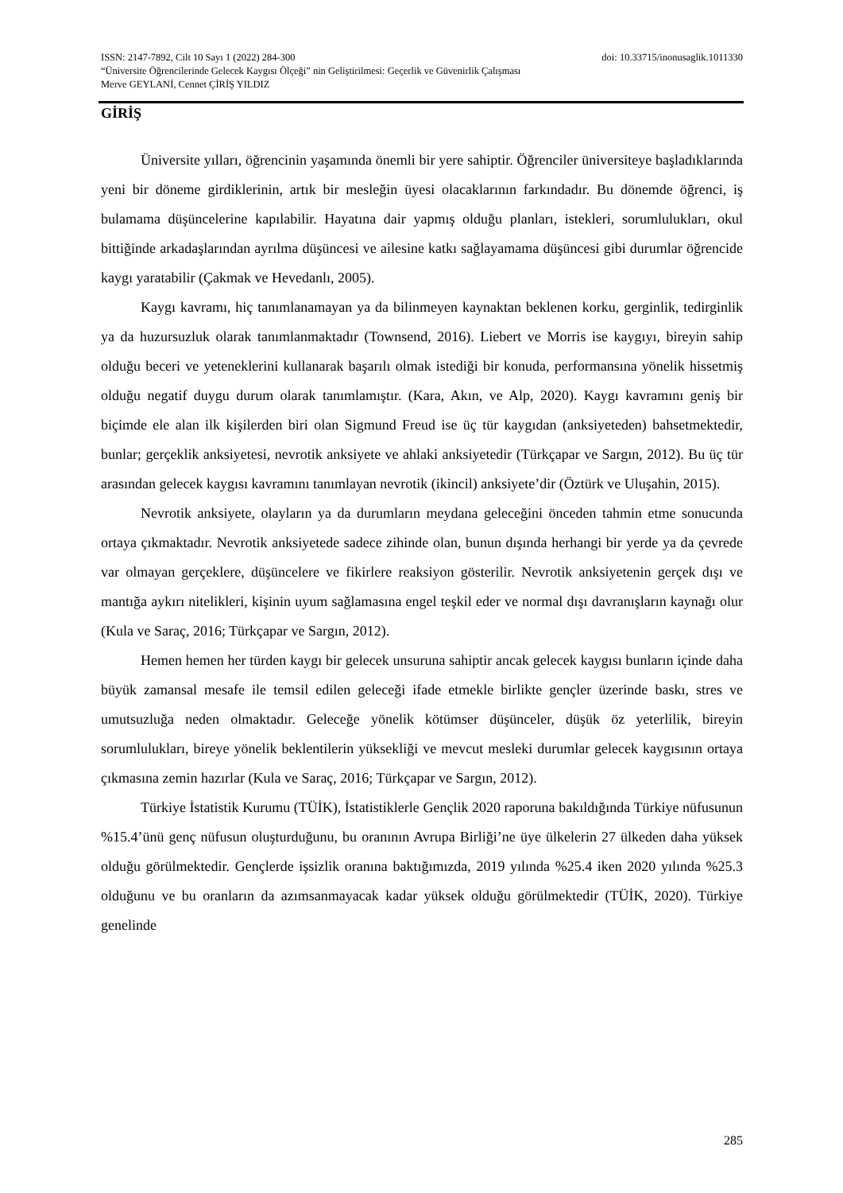doi: 10.33715/inonusaglik.1011330 ISSN: 2147-7892, Cilt 10 Sayı 1 (2022) 284-300
“Üniversite Öğrencilerinde Gelecek Kaygısı Ölçeği” nin Geliştirilmesi: Geçerlik ve Güvenirlik Çalışması
Merve GEYLANİ, Cennet ÇİRİŞ YILDIZ
GİRİŞ
Üniversite yılları, öğrencinin yaşamında önemli bir yere sahiptir. Öğrenciler üniversiteye başladıklarında yeni bir döneme girdiklerinin, artık bir mesleğin üyesi olacaklarının farkındadır. Bu dönemde öğrenci, iş bulamama düşüncelerine kapılabilir. Hayatına dair yapmış olduğu planları, istekleri, sorumlulukları, okul bittiğinde arkadaşlarından ayrılma düşüncesi ve ailesine katkı sağlayamama düşüncesi gibi durumlar öğrencide kaygı yaratabilir (Çakmak ve Hevedanlı, 2005).
Kaygı kavramı, hiç tanımlanamayan ya da bilinmeyen kaynaktan beklenen korku, gerginlik, tedirginlik ya da huzursuzluk olarak tanımlanmaktadır (Townsend, 2016). Liebert ve Morris ise kaygıyı, bireyin sahip olduğu beceri ve yeteneklerini kullanarak başarılı olmak istediği bir konuda, performansına yönelik hissetmiş olduğu negatif duygu durum olarak tanımlamıştır. (Kara, Akın, ve Alp, 2020). Kaygı kavramını geniş bir biçimde ele alan ilk kişilerden biri olan Sigmund Freud ise üç tür kaygıdan (anksiyeteden) bahsetmektedir, bunlar; gerçeklik anksiyetesi, nevrotik anksiyete ve ahlaki anksiyetedir (Türkçapar ve Sargın, 2012). Bu üç tür arasından gelecek kaygısı kavramını tanımlayan nevrotik (ikincil) anksiyete’dir (Öztürk ve Uluşahin, 2015).
Nevrotik anksiyete, olayların ya da durumların meydana geleceğini önceden tahmin etme sonucunda ortaya çıkmaktadır. Nevrotik anksiyetede sadece zihinde olan, bunun dışında herhangi bir yerde ya da çevrede var olmayan gerçeklere, düşüncelere ve fikirlere reaksiyon gösterilir. Nevrotik anksiyetenin gerçek dışı ve mantığa aykırı nitelikleri, kişinin uyum sağlamasına engel teşkil eder ve normal dışı davranışların kaynağı olur (Kula ve Saraç, 2016; Türkçapar ve Sargın, 2012).
Hemen hemen her türden kaygı bir gelecek unsuruna sahiptir ancak gelecek kaygısı bunların içinde daha büyük zamansal mesafe ile temsil edilen geleceği ifade etmekle birlikte gençler üzerinde baskı, stres ve umutsuzluğa neden olmaktadır. Geleceğe yönelik kötümser düşünceler, düşük öz yeterlilik, bireyin sorumlulukları, bireye yönelik beklentilerin yüksekliği ve mevcut mesleki durumlar gelecek kaygısının ortaya çıkmasına zemin hazırlar (Kula ve Saraç, 2016; Türkçapar ve Sargın, 2012).
Türkiye İstatistik Kurumu (TÜİK), İstatistiklerle Gençlik 2020 raporuna bakıldığında Türkiye nüfusunun %15.4’ünü genç nüfusun oluşturduğunu, bu oranının Avrupa Birliği’ne üye ülkelerin 27 ülkeden daha yüksek olduğu görülmektedir. Gençlerde işsizlik oranına baktığımızda, 2019 yılında %25.4 iken 2020 yılında %25.3 olduğunu ve bu oranların da azımsanmayacak kadar yüksek olduğu görülmektedir (TÜİK, 2020). Türkiye genelinde
285